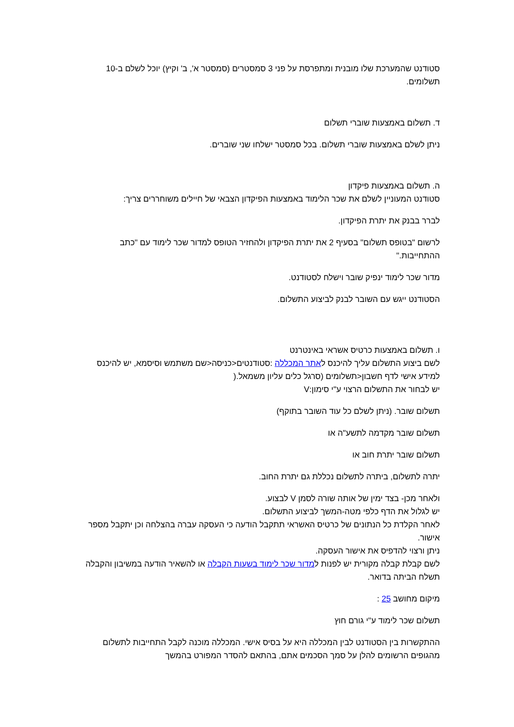סטודנט שהמערכת שלו מובנית ומתפרסת על פני 3 סמסטרים (סמסטר א', ב' וקיץ) יוכל לשלם ב-10 תשלומים.
ד. תשלום באמצעות שוברי תשלום
ניתן לשלם באמצעות שוברי תשלום. בכל סמסטר ישלחו שני שוברים.
ה. תשלום באמצעות פיקדון
סטודנט המעוניין לשלם את שכר הלימוד באמצעות הפיקדון הצבאי של חיילים משוחררים צריך:
לברר בבנק את יתרת הפיקדון.
לרשום "בטופס תשלום" בסעיף 2 את יתרת הפיקדון ולהחזיר הטופס למדור שכר לימוד עם "כתב ההתחייבות."
מדור שכר לימוד ינפיק שובר וישלח לסטודנט.
הסטודנט ייגש עם השובר לבנק לביצוע התשלום.
ו. תשלום באמצעות כרטיס אשראי באינטרנט
לשם ביצוע התשלום עליך להיכנס לאתר המכללה :סטודנטים<כניסה<שם משתמש וסיסמא, יש להיכנס למידע אישי לדף חשבון<תשלומים (סרגל כלים עליון משמאל.(
יש לבחור את התשלום הרצוי ע"י סימון:V
תשלום שובר. (ניתן לשלם כל עוד השובר בתוקף)
תשלום שובר מקדמה לתשע"ה או
תשלום שובר יתרת חוב או
יתרה לתשלום, ביתרה לתשלום נכללת גם יתרת החוב.
ולאחר מכן- בצד ימין של אותה שורה לסמן V לבצוע.
יש לגלול את הדף כלפי מטה-המשך לביצוע התשלום.
לאחר הקלדת כל הנתונים של כרטיס האשראי תתקבל הודעה כי העסקה עברה בהצלחה וכן יתקבל מספר אישור.
ניתן ורצוי להדפיס את אישור העסקה.
לשם קבלת קבלה מקורית יש לפנות למדור שכר לימוד בשעות הקבלה או להשאיר הודעה במשיבון והקבלה תשלח הביתה בדואר.
מיקום מחושב 25 :
תשלום שכר לימוד ע"י גורם חוץ
ההתקשרות בין הסטודנט לבין המכללה היא על בסיס אישי. המכללה מוכנה לקבל התחייבות לתשלום מהגופים הרשומים להלן על סמך הסכמים אתם, בהתאם להסדר המפורט בהמשך